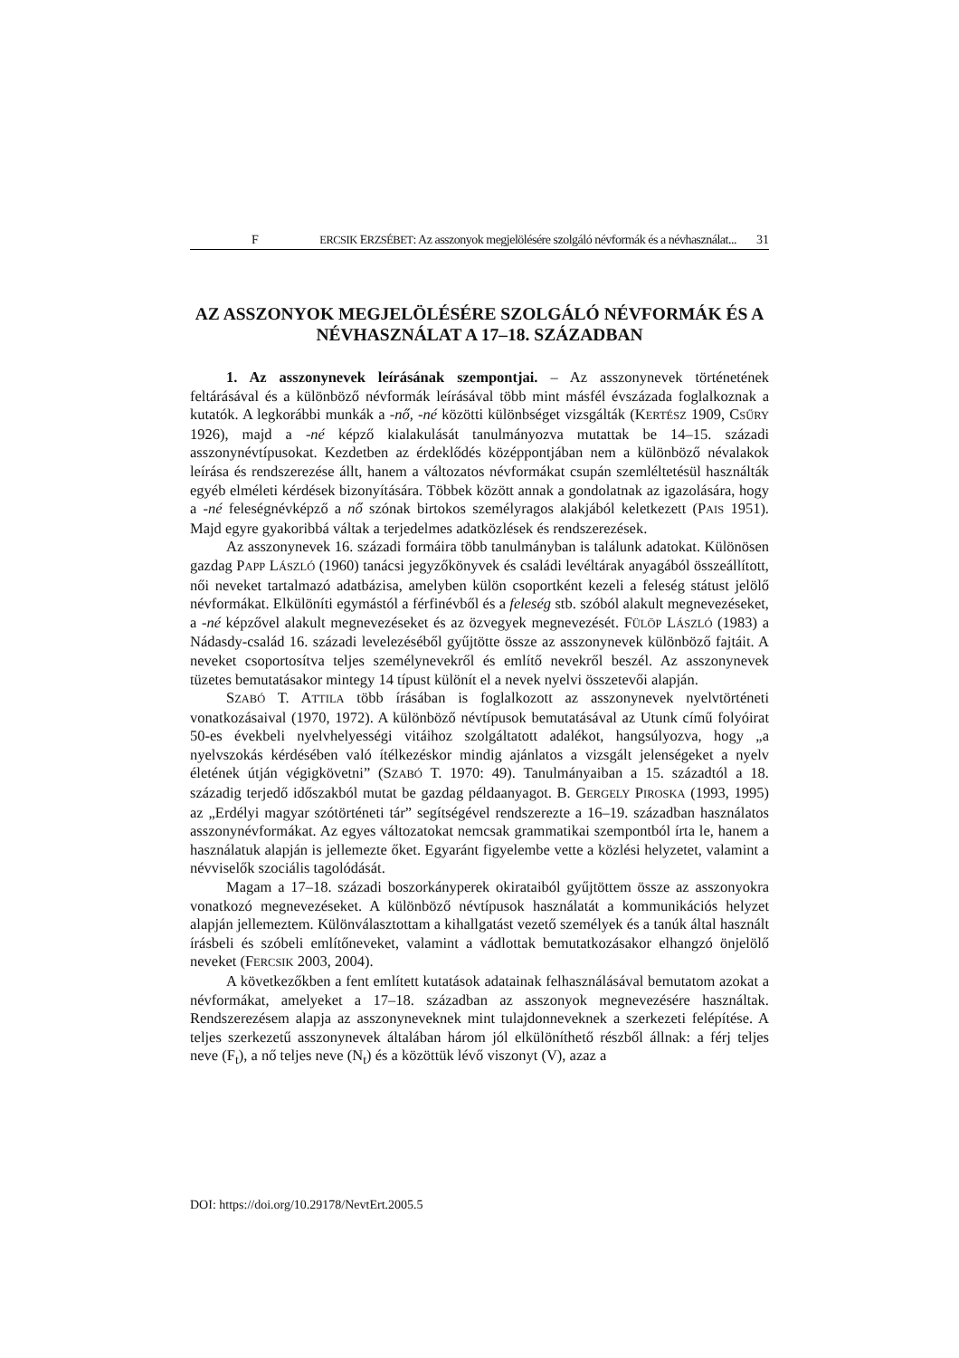F ERCSIK ERZSÉBET: Az asszonyok megjelölésére szolgáló névformák és a névhasználat... 31
AZ ASSZONYOK MEGJELÖLÉSÉRE SZOLGÁLÓ NÉVFORMÁK ÉS A NÉVHASZNÁLAT A 17–18. SZÁZADBAN
1. Az asszonynevek leírásának szempontjai. – Az asszonynevek történetének feltárásával és a különböző névformák leírásával több mint másfél évszázada foglalkoznak a kutatók. A legkorábbi munkák a -nő, -né közötti különbséget vizsgálták (KERTÉSZ 1909, CSŰRY 1926), majd a -né képző kialakulását tanulmányozva mutattak be 14–15. századi asszonynévtípusokat. Kezdetben az érdeklődés középpontjában nem a különböző névalakok leírása és rendszerezése állt, hanem a változatos névformákat csupán szemléltetésül használták egyéb elméleti kérdések bizonyítására. Többek között annak a gondolatnak az igazolására, hogy a -né feleségnévképző a nő szónak birtokos személyragos alakjából keletkezett (PAIS 1951). Majd egyre gyakoribbá váltak a terjedelmes adatközlések és rendszerezések.
Az asszonynevek 16. századi formáira több tanulmányban is találunk adatokat. Különösen gazdag PAPP LÁSZLÓ (1960) tanácsi jegyzőkönyvek és családi levéltárak anyagából összeállított, női neveket tartalmazó adatbázisa, amelyben külön csoportként kezeli a feleség státust jelölő névformákat. Elkülöníti egymástól a férfinévből és a feleség stb. szóból alakult megnevezéseket, a -né képzővel alakult megnevezéseket és az özvegyek megnevezését. FÜLÖP LÁSZLÓ (1983) a Nádasdy-család 16. századi levelezéséből gyűjtötte össze az asszonynevek különböző fajtáit. A neveket csoportosítva teljes személynevekről és említő nevekről beszél. Az asszonynevek tüzetes bemutatásakor mintegy 14 típust különít el a nevek nyelvi összetevői alapján.
SZABÓ T. ATTILA több írásában is foglalkozott az asszonynevek nyelvtörténeti vonatkozásaival (1970, 1972). A különböző névtípusok bemutatásával az Utunk című folyóirat 50-es évekbeli nyelvhelyességi vitáihoz szolgáltatott adalékot, hangsúlyozva, hogy „a nyelvszokás kérdésében való ítélkezéskor mindig ajánlatos a vizsgált jelenségeket a nyelv életének útján végigkövetni” (SZABÓ T. 1970: 49). Tanulmányaiban a 15. századtól a 18. századig terjedő időszakból mutat be gazdag példaanyagot. B. GERGELY PIROSKA (1993, 1995) az „Erdélyi magyar szótörténeti tár” segítségével rendszerezte a 16–19. században használatos asszonynévformákat. Az egyes változatokat nemcsak grammatikai szempontból írta le, hanem a használatuk alapján is jellemezte őket. Egyaránt figyelembe vette a közlési helyzetet, valamint a névviselők szociális tagolódását.
Magam a 17–18. századi boszorkányperek okirataiból gyűjtöttem össze az asszonyokra vonatkozó megnevezéseket. A különböző névtípusok használatát a kommunikációs helyzet alapján jellemeztem. Különválasztottam a kihallgatást vezető személyek és a tanúk által használt írásbeli és szóbeli említőneveket, valamint a vádlottak bemutatkozásakor elhangzó önjelölő neveket (FERCSIK 2003, 2004).
A következőkben a fent említett kutatások adatainak felhasználásával bemutatom azokat a névformákat, amelyeket a 17–18. században az asszonyok megnevezésére használtak. Rendszerezésem alapja az asszonyneveknek mint tulajdonneveknek a szerkezeti felépítése. A teljes szerkezetű asszonynevek általában három jól elkülöníthető részből állnak: a férj teljes neve (F<sub>t</sub>), a nő teljes neve (N<sub>t</sub>) és a közöttük lévő viszonyt (V), azaz a
DOI: https://doi.org/10.29178/NevtErt.2005.5